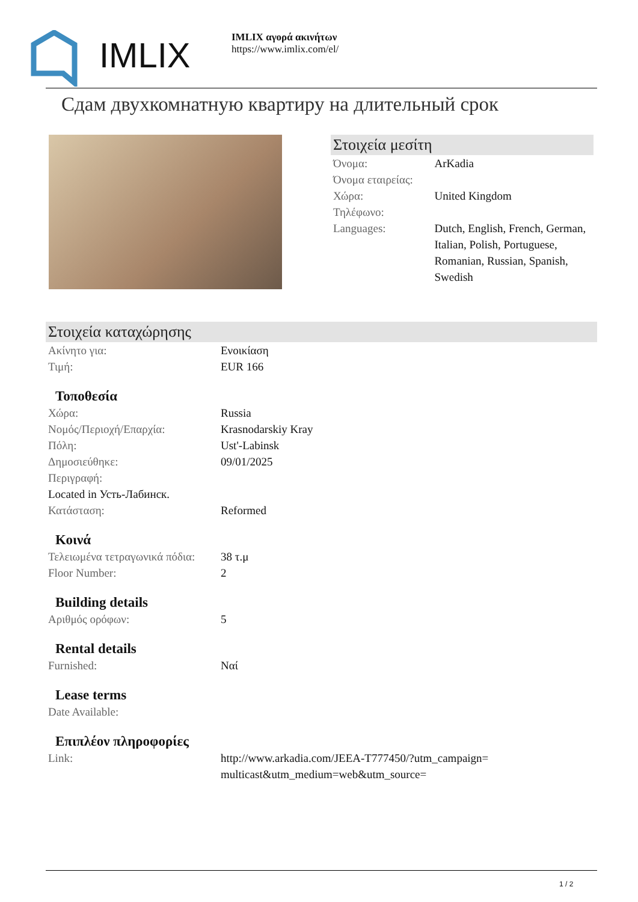IMLIX
IMLIX αγορά ακινήτων
https://www.imlix.com/el/
Сдам двухкомнатную квартиру на длительный срок
Στοιχεία μεσίτη
| Όνομα: | ArKadia |
| Όνομα εταιρείας: | |
| Χώρα: | United Kingdom |
| Τηλέφωνο: | |
| Languages: | Dutch, English, French, German, Italian, Polish, Portuguese, Romanian, Russian, Spanish, Swedish |
Στοιχεία καταχώρησης
| Ακίνητο για: | Ενοικίαση |
| Τιμή: | EUR 166 |
Τοποθεσία
| Χώρα: | Russia |
| Νομός/Περιοχή/Επαρχία: | Krasnodarskiy Kray |
| Πόλη: | Ust'-Labinsk |
| Δημοσιεύθηκε: | 09/01/2025 |
| Περιγραφή: | |
| Located in Усть-Лабинск. | |
| Κατάσταση: | Reformed |
Κοινά
| Τελειωμένα τετραγωνικά πόδια: | 38 τ.μ |
| Floor Number: | 2 |
Building details
| Αριθμός ορόφων: | 5 |
Rental details
| Furnished: | Ναί |
Lease terms
| Date Available: | |
Επιπλέον πληροφορίες
| Link: | http://www.arkadia.com/JEEA-T777450/?utm_campaign=multicast&utm_medium=web&utm_source= |
1 / 2